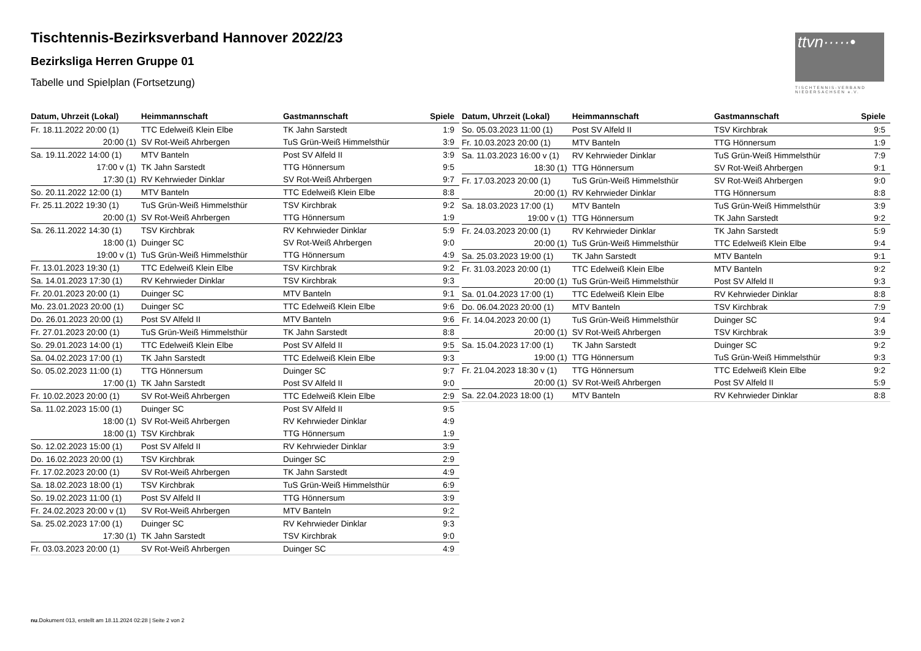Tischtennis-Bezirksverband Hannover 2022/23
Bezirksliga Herren Gruppe 01
Tabelle und Spielplan (Fortsetzung)
ttvn·····•
TISCHTENNIS-VERBAND NIEDERSACHSEN e.V.
| Datum, Uhrzeit (Lokal) | Heimmannschaft | Gastmannschaft | Spiele |
| --- | --- | --- | --- |
| Fr. 18.11.2022 20:00 (1) | TTC Edelweiß Klein Elbe | TK Jahn Sarstedt | 1:9 |
| 20:00 (1) | SV Rot-Weiß Ahrbergen | TuS Grün-Weiß Himmelsthür | 3:9 |
| Sa. 19.11.2022 14:00 (1) | MTV Banteln | Post SV Alfeld II | 3:9 |
| 17:00 v (1) | TK Jahn Sarstedt | TTG Hönnersum | 9:5 |
| 17:30 (1) | RV Kehrwieder Dinklar | SV Rot-Weiß Ahrbergen | 9:7 |
| So. 20.11.2022 12:00 (1) | MTV Banteln | TTC Edelweiß Klein Elbe | 8:8 |
| Fr. 25.11.2022 19:30 (1) | TuS Grün-Weiß Himmelsthür | TSV Kirchbrak | 9:2 |
| 20:00 (1) | SV Rot-Weiß Ahrbergen | TTG Hönnersum | 1:9 |
| Sa. 26.11.2022 14:30 (1) | TSV Kirchbrak | RV Kehrwieder Dinklar | 5:9 |
| 18:00 (1) | Duinger SC | SV Rot-Weiß Ahrbergen | 9:0 |
| 19:00 v (1) | TuS Grün-Weiß Himmelsthür | TTG Hönnersum | 4:9 |
| Fr. 13.01.2023 19:30 (1) | TTC Edelweiß Klein Elbe | TSV Kirchbrak | 9:2 |
| Sa. 14.01.2023 17:30 (1) | RV Kehrwieder Dinklar | TSV Kirchbrak | 9:3 |
| Fr. 20.01.2023 20:00 (1) | Duinger SC | MTV Banteln | 9:1 |
| Mo. 23.01.2023 20:00 (1) | Duinger SC | TTC Edelweiß Klein Elbe | 9:6 |
| Do. 26.01.2023 20:00 (1) | Post SV Alfeld II | MTV Banteln | 9:6 |
| Fr. 27.01.2023 20:00 (1) | TuS Grün-Weiß Himmelsthür | TK Jahn Sarstedt | 8:8 |
| So. 29.01.2023 14:00 (1) | TTC Edelweiß Klein Elbe | Post SV Alfeld II | 9:5 |
| Sa. 04.02.2023 17:00 (1) | TK Jahn Sarstedt | TTC Edelweiß Klein Elbe | 9:3 |
| So. 05.02.2023 11:00 (1) | TTG Hönnersum | Duinger SC | 9:7 |
| 17:00 (1) | TK Jahn Sarstedt | Post SV Alfeld II | 9:0 |
| Fr. 10.02.2023 20:00 (1) | SV Rot-Weiß Ahrbergen | TTC Edelweiß Klein Elbe | 2:9 |
| Sa. 11.02.2023 15:00 (1) | Duinger SC | Post SV Alfeld II | 9:5 |
| 18:00 (1) | SV Rot-Weiß Ahrbergen | RV Kehrwieder Dinklar | 4:9 |
| 18:00 (1) | TSV Kirchbrak | TTG Hönnersum | 1:9 |
| So. 12.02.2023 15:00 (1) | Post SV Alfeld II | RV Kehrwieder Dinklar | 3:9 |
| Do. 16.02.2023 20:00 (1) | TSV Kirchbrak | Duinger SC | 2:9 |
| Fr. 17.02.2023 20:00 (1) | SV Rot-Weiß Ahrbergen | TK Jahn Sarstedt | 4:9 |
| Sa. 18.02.2023 18:00 (1) | TSV Kirchbrak | TuS Grün-Weiß Himmelsthür | 6:9 |
| So. 19.02.2023 11:00 (1) | Post SV Alfeld II | TTG Hönnersum | 3:9 |
| Fr. 24.02.2023 20:00 v (1) | SV Rot-Weiß Ahrbergen | MTV Banteln | 9:2 |
| Sa. 25.02.2023 17:00 (1) | Duinger SC | RV Kehrwieder Dinklar | 9:3 |
| 17:30 (1) | TK Jahn Sarstedt | TSV Kirchbrak | 9:0 |
| Fr. 03.03.2023 20:00 (1) | SV Rot-Weiß Ahrbergen | Duinger SC | 4:9 |
| Datum, Uhrzeit (Lokal) | Heimmannschaft | Gastmannschaft | Spiele |
| --- | --- | --- | --- |
| So. 05.03.2023 11:00 (1) | Post SV Alfeld II | TSV Kirchbrak | 9:5 |
| Fr. 10.03.2023 20:00 (1) | MTV Banteln | TTG Hönnersum | 1:9 |
| Sa. 11.03.2023 16:00 v (1) | RV Kehrwieder Dinklar | TuS Grün-Weiß Himmelsthür | 7:9 |
| 18:30 (1) | TTG Hönnersum | SV Rot-Weiß Ahrbergen | 9:1 |
| Fr. 17.03.2023 20:00 (1) | TuS Grün-Weiß Himmelsthür | SV Rot-Weiß Ahrbergen | 9:0 |
| 20:00 (1) | RV Kehrwieder Dinklar | TTG Hönnersum | 8:8 |
| Sa. 18.03.2023 17:00 (1) | MTV Banteln | TuS Grün-Weiß Himmelsthür | 3:9 |
| 19:00 v (1) | TTG Hönnersum | TK Jahn Sarstedt | 9:2 |
| Fr. 24.03.2023 20:00 (1) | RV Kehrwieder Dinklar | TK Jahn Sarstedt | 5:9 |
| 20:00 (1) | TuS Grün-Weiß Himmelsthür | TTC Edelweiß Klein Elbe | 9:4 |
| Sa. 25.03.2023 19:00 (1) | TK Jahn Sarstedt | MTV Banteln | 9:1 |
| Fr. 31.03.2023 20:00 (1) | TTC Edelweiß Klein Elbe | MTV Banteln | 9:2 |
| 20:00 (1) | TuS Grün-Weiß Himmelsthür | Post SV Alfeld II | 9:3 |
| Sa. 01.04.2023 17:00 (1) | TTC Edelweiß Klein Elbe | RV Kehrwieder Dinklar | 8:8 |
| Do. 06.04.2023 20:00 (1) | MTV Banteln | TSV Kirchbrak | 7:9 |
| Fr. 14.04.2023 20:00 (1) | TuS Grün-Weiß Himmelsthür | Duinger SC | 9:4 |
| 20:00 (1) | SV Rot-Weiß Ahrbergen | TSV Kirchbrak | 3:9 |
| Sa. 15.04.2023 17:00 (1) | TK Jahn Sarstedt | Duinger SC | 9:2 |
| 19:00 (1) | TTG Hönnersum | TuS Grün-Weiß Himmelsthür | 9:3 |
| Fr. 21.04.2023 18:30 v (1) | TTG Hönnersum | TTC Edelweiß Klein Elbe | 9:2 |
| 20:00 (1) | SV Rot-Weiß Ahrbergen | Post SV Alfeld II | 5:9 |
| Sa. 22.04.2023 18:00 (1) | MTV Banteln | RV Kehrwieder Dinklar | 8:8 |
nu.Dokument 013, erstellt am 18.11.2024 02:28 | Seite 2 von 2